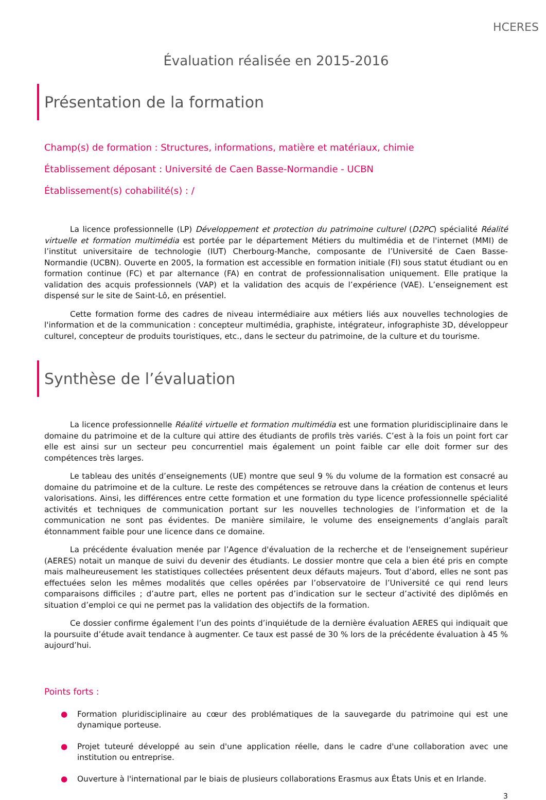HCERES
Évaluation réalisée en 2015-2016
Présentation de la formation
Champ(s) de formation : Structures, informations, matière et matériaux, chimie
Établissement déposant : Université de Caen Basse-Normandie - UCBN
Établissement(s) cohabilité(s) : /
La licence professionnelle (LP) Développement et protection du patrimoine culturel (D2PC) spécialité Réalité virtuelle et formation multimédia est portée par le département Métiers du multimédia et de l'internet (MMI) de l’institut universitaire de technologie (IUT) Cherbourg-Manche, composante de l’Université de Caen Basse-Normandie (UCBN). Ouverte en 2005, la formation est accessible en formation initiale (FI) sous statut étudiant ou en formation continue (FC) et par alternance (FA) en contrat de professionnalisation uniquement. Elle pratique la validation des acquis professionnels (VAP) et la validation des acquis de l’expérience (VAE). L’enseignement est dispensé sur le site de Saint-Lô, en présentiel.
Cette formation forme des cadres de niveau intermédiaire aux métiers liés aux nouvelles technologies de l'information et de la communication : concepteur multimédia, graphiste, intégrateur, infographiste 3D, développeur culturel, concepteur de produits touristiques, etc., dans le secteur du patrimoine, de la culture et du tourisme.
Synthèse de l’évaluation
La licence professionnelle Réalité virtuelle et formation multimédia est une formation pluridisciplinaire dans le domaine du patrimoine et de la culture qui attire des étudiants de profils très variés. C’est à la fois un point fort car elle est ainsi sur un secteur peu concurrentiel mais également un point faible car elle doit former sur des compétences très larges.
Le tableau des unités d’enseignements (UE) montre que seul 9 % du volume de la formation est consacré au domaine du patrimoine et de la culture. Le reste des compétences se retrouve dans la création de contenus et leurs valorisations. Ainsi, les différences entre cette formation et une formation du type licence professionnelle spécialité activités et techniques de communication portant sur les nouvelles technologies de l’information et de la communication ne sont pas évidentes. De manière similaire, le volume des enseignements d’anglais paraît étonnamment faible pour une licence dans ce domaine.
La précédente évaluation menée par l’Agence d'évaluation de la recherche et de l'enseignement supérieur (AERES) notait un manque de suivi du devenir des étudiants. Le dossier montre que cela a bien été pris en compte mais malheureusement les statistiques collectées présentent deux défauts majeurs. Tout d’abord, elles ne sont pas effectuées selon les mêmes modalités que celles opérées par l’observatoire de l’Université ce qui rend leurs comparaisons difficiles ; d’autre part, elles ne portent pas d’indication sur le secteur d’activité des diplômés en situation d’emploi ce qui ne permet pas la validation des objectifs de la formation.
Ce dossier confirme également l’un des points d’inquiétude de la dernière évaluation AERES qui indiquait que la poursuite d’étude avait tendance à augmenter. Ce taux est passé de 30 % lors de la précédente évaluation à 45 % aujourd’hui.
Points forts :
● Formation pluridisciplinaire au cœur des problématiques de la sauvegarde du patrimoine qui est une dynamique porteuse.
● Projet tuteuré développé au sein d'une application réelle, dans le cadre d'une collaboration avec une institution ou entreprise.
● Ouverture à l'international par le biais de plusieurs collaborations Erasmus aux États Unis et en Irlande.
3